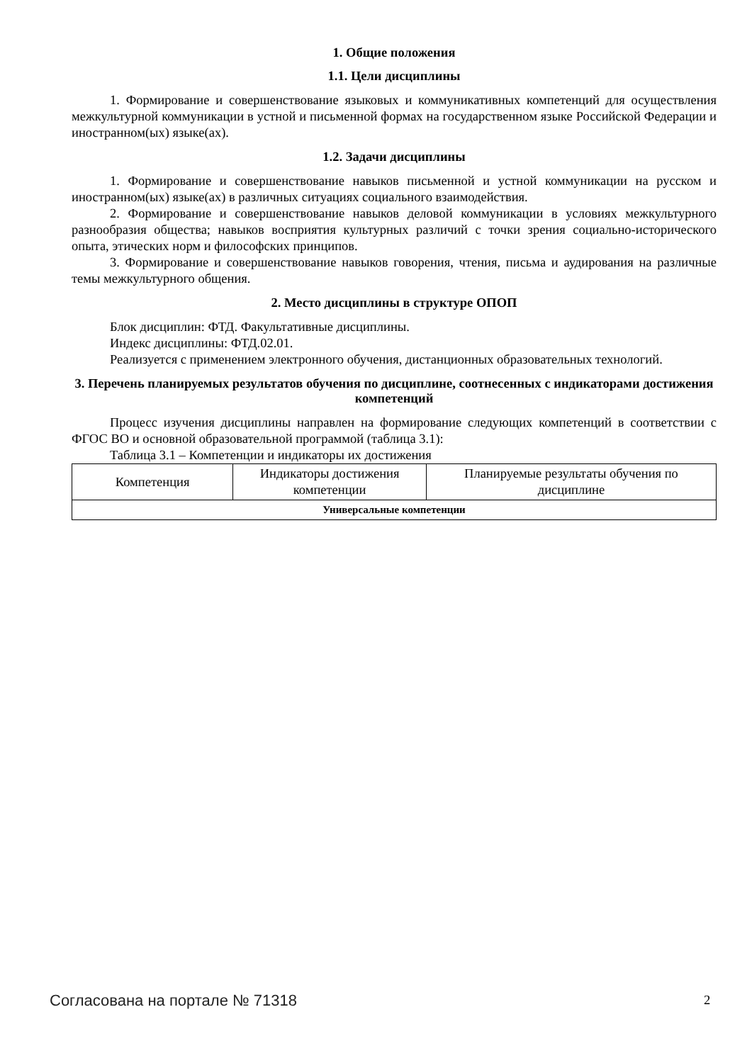1. Общие положения
1.1. Цели дисциплины
1. Формирование и совершенствование языковых и коммуникативных компетенций для осуществления межкультурной коммуникации в устной и письменной формах на государственном языке Российской Федерации и иностранном(ых) языке(ах).
1.2. Задачи дисциплины
1. Формирование и совершенствование навыков письменной и устной коммуникации на русском и иностранном(ых) языке(ах) в различных ситуациях социального взаимодействия.
2. Формирование и совершенствование навыков деловой коммуникации в условиях межкультурного разнообразия общества; навыков восприятия культурных различий с точки зрения социально-исторического опыта, этических норм и философских принципов.
3. Формирование и совершенствование навыков говорения, чтения, письма и аудирования на различные темы межкультурного общения.
2. Место дисциплины в структуре ОПОП
Блок дисциплин: ФТД. Факультативные дисциплины.
Индекс дисциплины: ФТД.02.01.
Реализуется с применением электронного обучения, дистанционных образовательных технологий.
3. Перечень планируемых результатов обучения по дисциплине, соотнесенных с индикаторами достижения компетенций
Процесс изучения дисциплины направлен на формирование следующих компетенций в соответствии с ФГОС ВО и основной образовательной программой (таблица 3.1):
Таблица 3.1 – Компетенции и индикаторы их достижения
| Компетенция | Индикаторы достижения компетенции | Планируемые результаты обучения по дисциплине |
| --- | --- | --- |
| Универсальные компетенции | | |
Согласована на портале № 71318 2